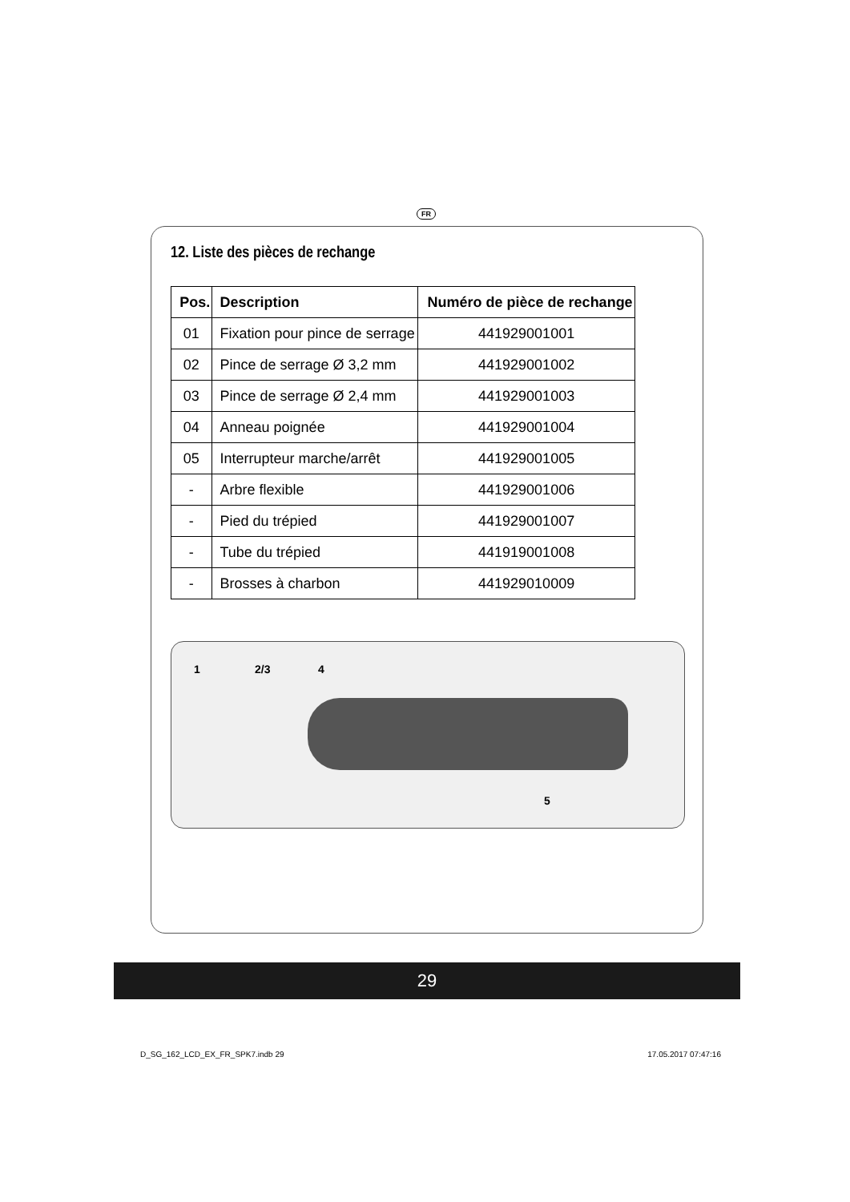FR
12. Liste des pièces de rechange
| Pos. | Description | Numéro de pièce de rechange |
| --- | --- | --- |
| 01 | Fixation pour pince de serrage | 441929001001 |
| 02 | Pince de serrage Ø 3,2 mm | 441929001002 |
| 03 | Pince de serrage Ø 2,4 mm | 441929001003 |
| 04 | Anneau poignée | 441929001004 |
| 05 | Interrupteur marche/arrêt | 441929001005 |
| - | Arbre flexible | 441929001006 |
| - | Pied du trépied | 441929001007 |
| - | Tube du trépied | 441919001008 |
| - | Brosses à charbon | 441929010009 |
1 2/3 4
5
29
D_SG_162_LCD_EX_FR_SPK7.indb 29 17.05.2017 07:47:16